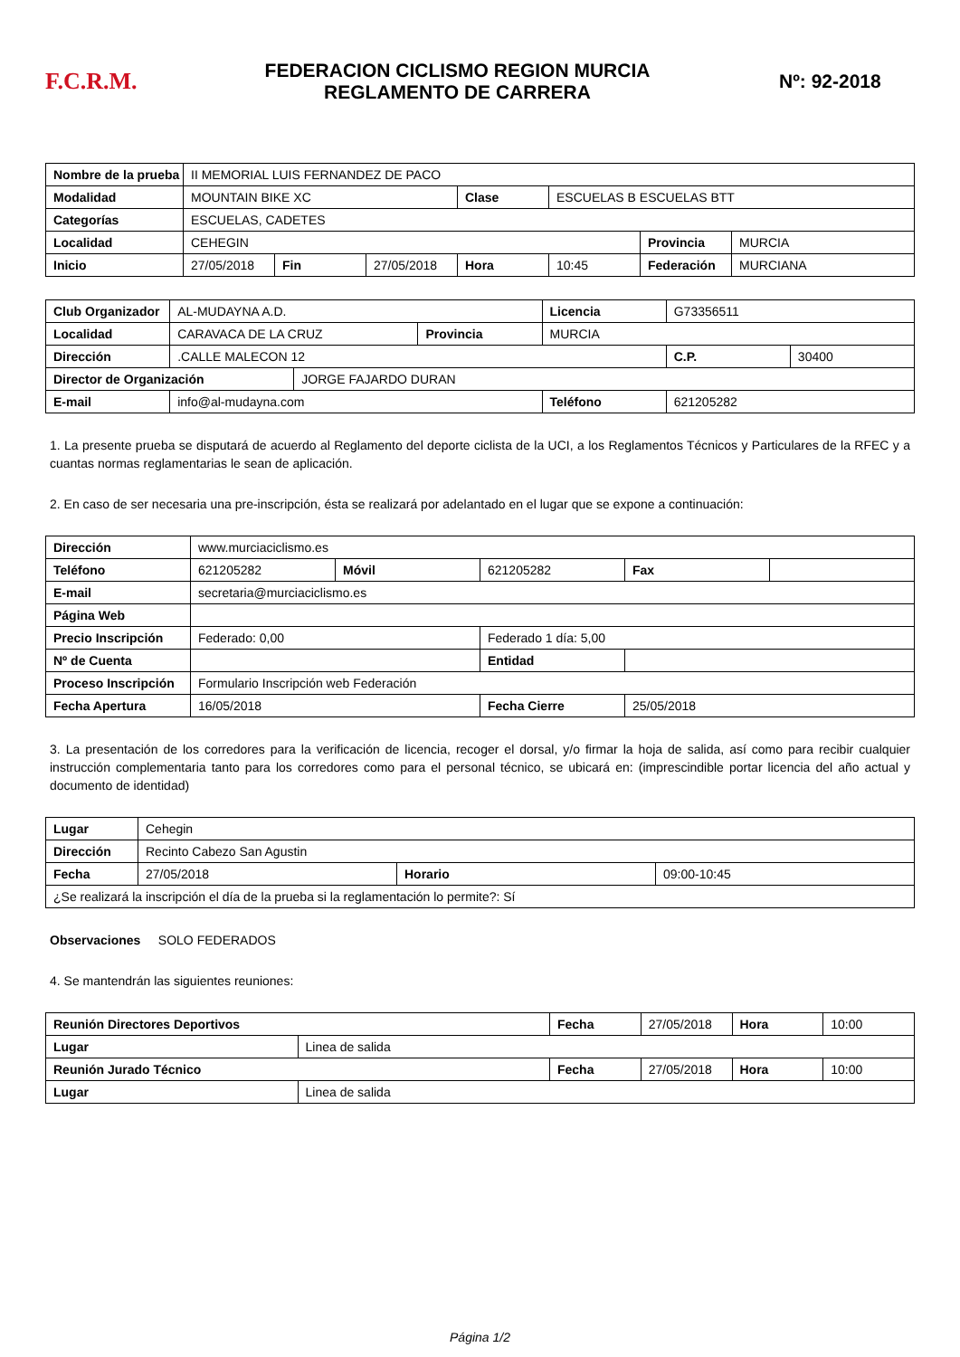F.C.R.M.
FEDERACION CICLISMO REGION MURCIA
REGLAMENTO DE CARRERA
Nº: 92-2018
| Nombre de la prueba | II MEMORIAL LUIS FERNANDEZ DE PACO | | | | | | |
| Modalidad | MOUNTAIN BIKE XC | | | Clase | ESCUELAS B ESCUELAS BTT | | |
| Categorías | ESCUELAS, CADETES | | | | | | |
| Localidad | CEHEGIN | | | | | Provincia | MURCIA |
| Inicio | 27/05/2018 | Fin | 27/05/2018 | Hora | 10:45 | Federación | MURCIANA |
| Club Organizador | AL-MUDAYNA A.D. | | | Licencia | G73356511 | |
| Localidad | CARAVACA DE LA CRUZ | | Provincia | MURCIA | | |
| Dirección | .CALLE MALECON 12 | | | | C.P. | 30400 |
| Director de Organización | | JORGE FAJARDO DURAN | | | | |
| E-mail | info@al-mudayna.com | | | Teléfono | 621205282 | |
1. La presente prueba se disputará de acuerdo al Reglamento del deporte ciclista de la UCI, a los Reglamentos Técnicos y Particulares de la RFEC y a cuantas normas reglamentarias le sean de aplicación.
2. En caso de ser necesaria una pre-inscripción, ésta se realizará por adelantado en el lugar que se expone a continuación:
| Dirección | www.murciaciclismo.es | | | | |
| Teléfono | 621205282 | Móvil | 621205282 | Fax | |
| E-mail | secretaria@murciaciclismo.es | | | | |
| Página Web | | | | | |
| Precio Inscripción | Federado: 0,00 | | Federado 1 día: 5,00 | | |
| Nº de Cuenta | | | Entidad | | |
| Proceso Inscripción | Formulario Inscripción web Federación | | | | |
| Fecha Apertura | 16/05/2018 | | Fecha Cierre | 25/05/2018 | |
3. La presentación de los corredores para la verificación de licencia, recoger el dorsal, y/o firmar la hoja de salida, así como para recibir cualquier instrucción complementaria tanto para los corredores como para el personal técnico, se ubicará en: (imprescindible portar licencia del año actual y documento de identidad)
| Lugar | Cehegin | | |
| Dirección | Recinto Cabezo San Agustin | | |
| Fecha | 27/05/2018 | Horario | 09:00-10:45 |
| ¿Se realizará la inscripción el día de la prueba si la reglamentación lo permite?: Sí | | | |
Observaciones SOLO FEDERADOS
4. Se mantendrán las siguientes reuniones:
| Reunión Directores Deportivos | | Fecha | 27/05/2018 | Hora | 10:00 |
| Lugar | Linea de salida | | | | |
| Reunión Jurado Técnico | | Fecha | 27/05/2018 | Hora | 10:00 |
| Lugar | Linea de salida | | | | |
Página 1/2